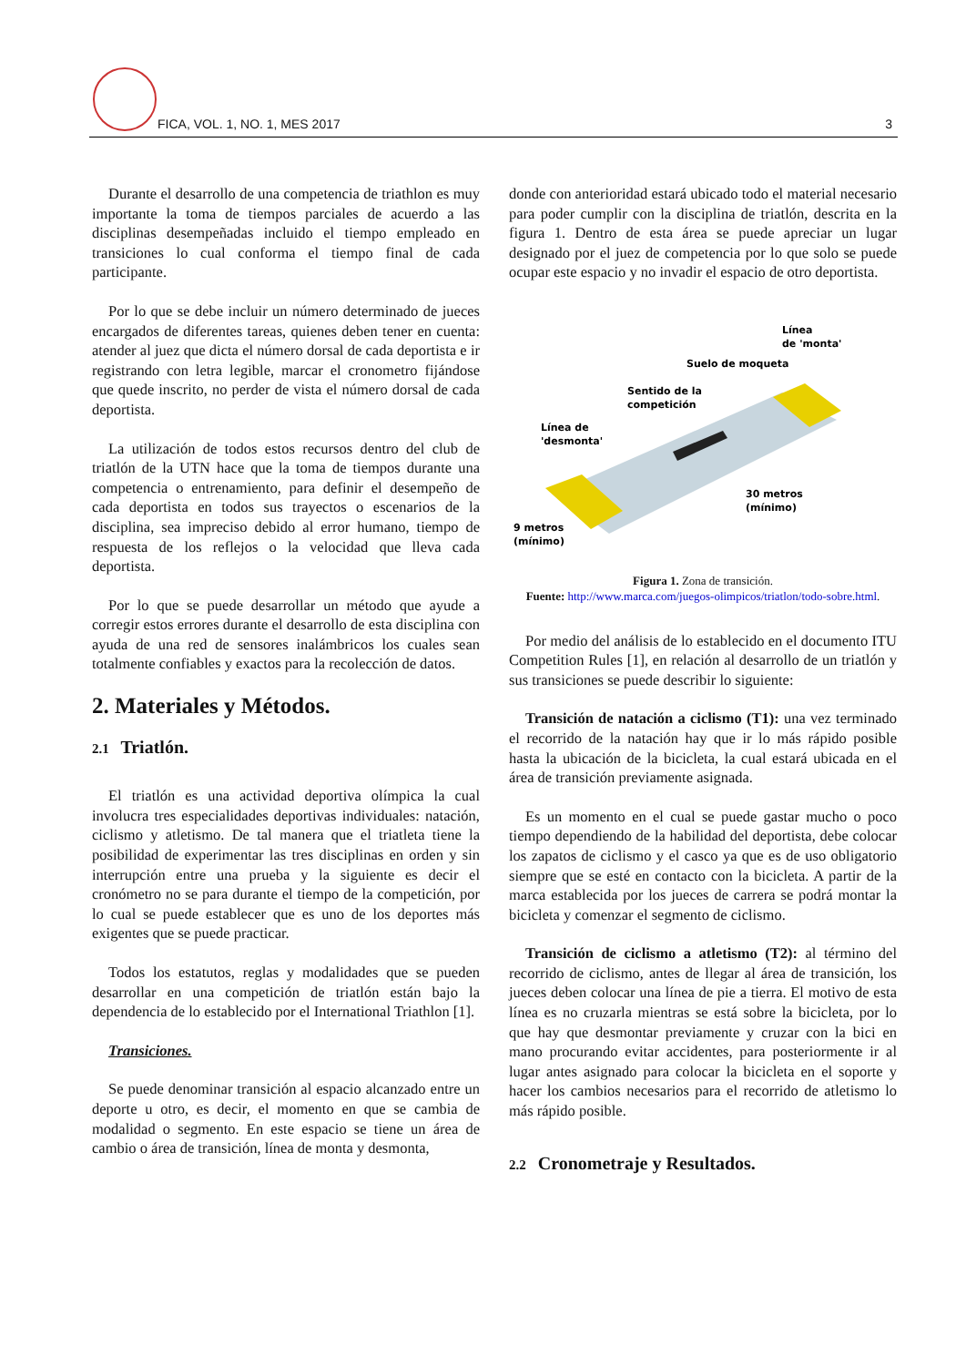FICA, VOL. 1, NO. 1, MES 2017 3
Durante el desarrollo de una competencia de triathlon es muy importante la toma de tiempos parciales de acuerdo a las disciplinas desempeñadas incluido el tiempo empleado en transiciones lo cual conforma el tiempo final de cada participante.
Por lo que se debe incluir un número determinado de jueces encargados de diferentes tareas, quienes deben tener en cuenta: atender al juez que dicta el número dorsal de cada deportista e ir registrando con letra legible, marcar el cronometro fijándose que quede inscrito, no perder de vista el número dorsal de cada deportista.
La utilización de todos estos recursos dentro del club de triatlón de la UTN hace que la toma de tiempos durante una competencia o entrenamiento, para definir el desempeño de cada deportista en todos sus trayectos o escenarios de la disciplina, sea impreciso debido al error humano, tiempo de respuesta de los reflejos o la velocidad que lleva cada deportista.
Por lo que se puede desarrollar un método que ayude a corregir estos errores durante el desarrollo de esta disciplina con ayuda de una red de sensores inalámbricos los cuales sean totalmente confiables y exactos para la recolección de datos.
2. Materiales y Métodos.
2.1 Triatlón.
El triatlón es una actividad deportiva olímpica la cual involucra tres especialidades deportivas individuales: natación, ciclismo y atletismo. De tal manera que el triatleta tiene la posibilidad de experimentar las tres disciplinas en orden y sin interrupción entre una prueba y la siguiente es decir el cronómetro no se para durante el tiempo de la competición, por lo cual se puede establecer que es uno de los deportes más exigentes que se puede practicar.
Todos los estatutos, reglas y modalidades que se pueden desarrollar en una competición de triatlón están bajo la dependencia de lo establecido por el International Triathlon [1].
Transiciones.
Se puede denominar transición al espacio alcanzado entre un deporte u otro, es decir, el momento en que se cambia de modalidad o segmento. En este espacio se tiene un área de cambio o área de transición, línea de monta y desmonta,
donde con anterioridad estará ubicado todo el material necesario para poder cumplir con la disciplina de triatlón, descrita en la figura 1. Dentro de esta área se puede apreciar un lugar designado por el juez de competencia por lo que solo se puede ocupar este espacio y no invadir el espacio de otro deportista.
Línea
de 'monta'
Suelo de moqueta
Sentido de la
competición
Línea de
'desmonta'
30 metros
(mínimo)
9 metros
(mínimo)
Figura 1. Zona de transición.
Fuente: http://www.marca.com/juegos-olimpicos/triatlon/todo-sobre.html.
Por medio del análisis de lo establecido en el documento ITU Competition Rules [1], en relación al desarrollo de un triatlón y sus transiciones se puede describir lo siguiente:
Transición de natación a ciclismo (T1): una vez terminado el recorrido de la natación hay que ir lo más rápido posible hasta la ubicación de la bicicleta, la cual estará ubicada en el área de transición previamente asignada.
Es un momento en el cual se puede gastar mucho o poco tiempo dependiendo de la habilidad del deportista, debe colocar los zapatos de ciclismo y el casco ya que es de uso obligatorio siempre que se esté en contacto con la bicicleta. A partir de la marca establecida por los jueces de carrera se podrá montar la bicicleta y comenzar el segmento de ciclismo.
Transición de ciclismo a atletismo (T2): al término del recorrido de ciclismo, antes de llegar al área de transición, los jueces deben colocar una línea de pie a tierra. El motivo de esta línea es no cruzarla mientras se está sobre la bicicleta, por lo que hay que desmontar previamente y cruzar con la bici en mano procurando evitar accidentes, para posteriormente ir al lugar antes asignado para colocar la bicicleta en el soporte y hacer los cambios necesarios para el recorrido de atletismo lo más rápido posible.
2.2 Cronometraje y Resultados.